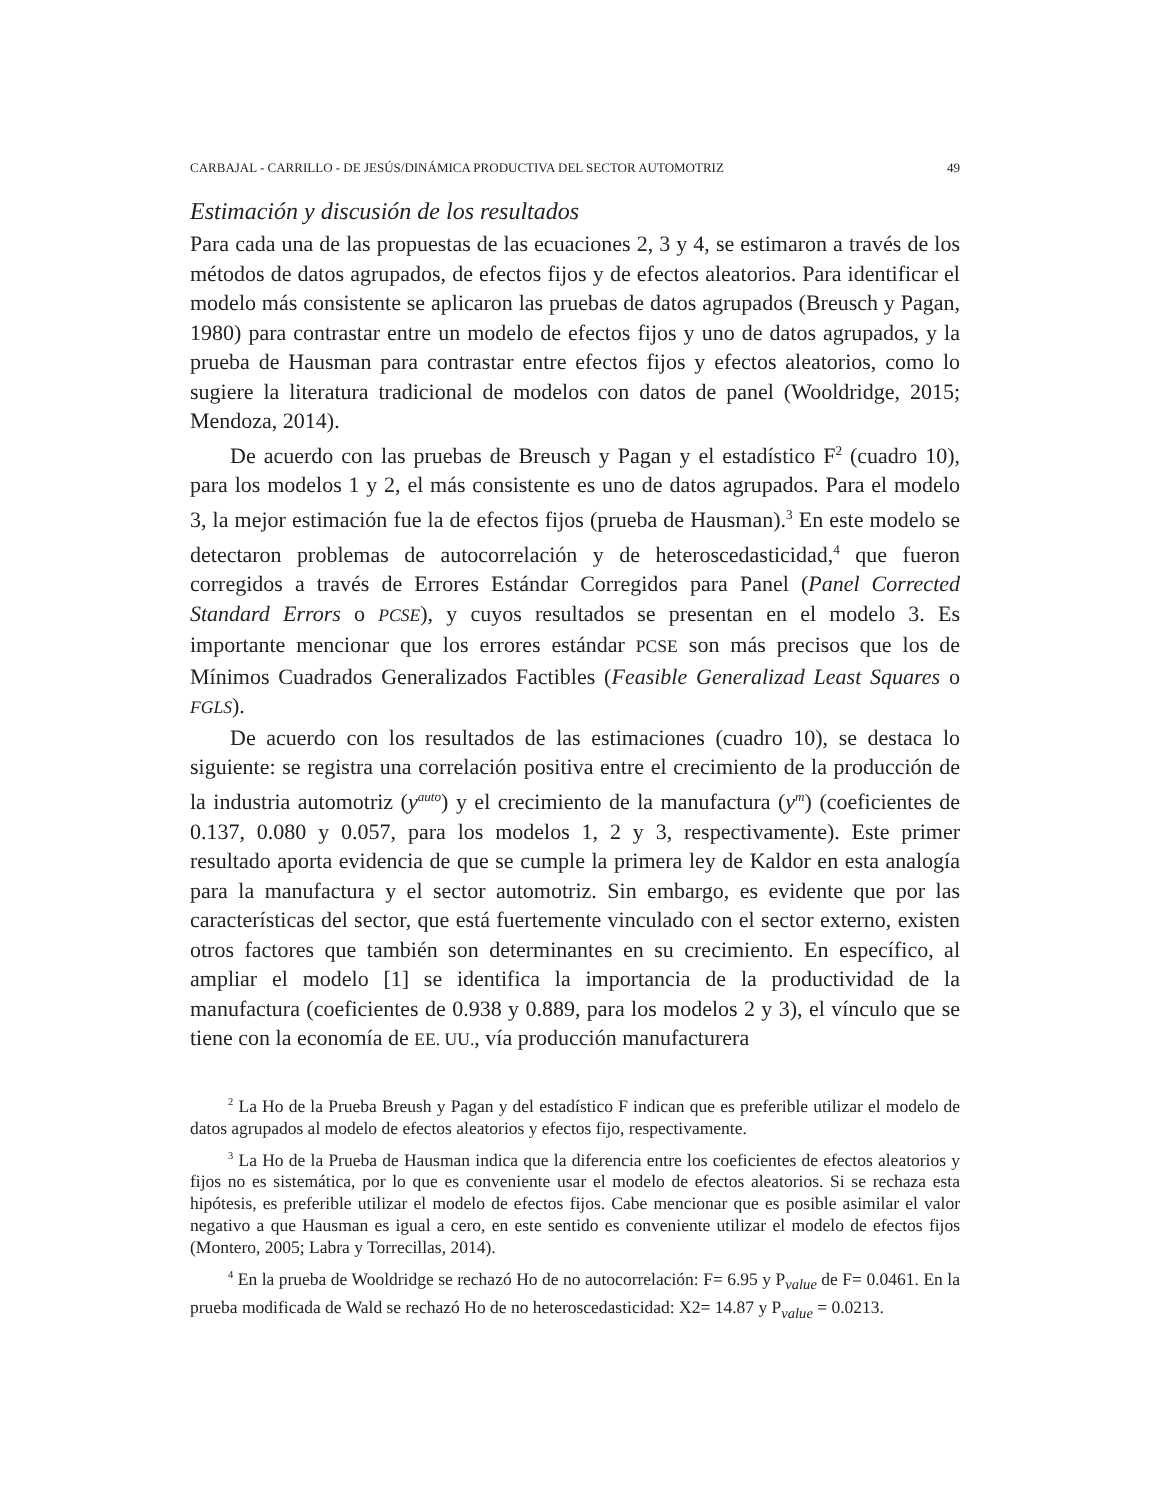CARBAJAL - CARRILLO - DE JESÚS/DINÁMICA PRODUCTIVA DEL SECTOR AUTOMOTRIZ 49
Estimación y discusión de los resultados
Para cada una de las propuestas de las ecuaciones 2, 3 y 4, se estimaron a través de los métodos de datos agrupados, de efectos fijos y de efectos aleatorios. Para identificar el modelo más consistente se aplicaron las pruebas de datos agrupados (Breusch y Pagan, 1980) para contrastar entre un modelo de efectos fijos y uno de datos agrupados, y la prueba de Hausman para contrastar entre efectos fijos y efectos aleatorios, como lo sugiere la literatura tradicional de modelos con datos de panel (Wooldridge, 2015; Mendoza, 2014).
De acuerdo con las pruebas de Breusch y Pagan y el estadístico F<sup>2</sup> (cuadro 10), para los modelos 1 y 2, el más consistente es uno de datos agrupados. Para el modelo 3, la mejor estimación fue la de efectos fijos (prueba de Hausman).<sup>3</sup> En este modelo se detectaron problemas de autocorrelación y de heteroscedasticidad,<sup>4</sup> que fueron corregidos a través de Errores Estándar Corregidos para Panel (Panel Corrected Standard Errors o PCSE), y cuyos resultados se presentan en el modelo 3. Es importante mencionar que los errores estándar PCSE son más precisos que los de Mínimos Cuadrados Generalizados Factibles (Feasible Generalizad Least Squares o FGLS).
De acuerdo con los resultados de las estimaciones (cuadro 10), se destaca lo siguiente: se registra una correlación positiva entre el crecimiento de la producción de la industria automotriz (y<sup>auto</sup>) y el crecimiento de la manufactura (y<sup>m</sup>) (coeficientes de 0.137, 0.080 y 0.057, para los modelos 1, 2 y 3, respectivamente). Este primer resultado aporta evidencia de que se cumple la primera ley de Kaldor en esta analogía para la manufactura y el sector automotriz. Sin embargo, es evidente que por las características del sector, que está fuertemente vinculado con el sector externo, existen otros factores que también son determinantes en su crecimiento. En específico, al ampliar el modelo [1] se identifica la importancia de la productividad de la manufactura (coeficientes de 0.938 y 0.889, para los modelos 2 y 3), el vínculo que se tiene con la economía de EE. UU., vía producción manufacturera
<sup>2</sup> La Ho de la Prueba Breush y Pagan y del estadístico F indican que es preferible utilizar el modelo de datos agrupados al modelo de efectos aleatorios y efectos fijo, respectivamente.
<sup>3</sup> La Ho de la Prueba de Hausman indica que la diferencia entre los coeficientes de efectos aleatorios y fijos no es sistemática, por lo que es conveniente usar el modelo de efectos aleatorios. Si se rechaza esta hipótesis, es preferible utilizar el modelo de efectos fijos. Cabe mencionar que es posible asimilar el valor negativo a que Hausman es igual a cero, en este sentido es conveniente utilizar el modelo de efectos fijos (Montero, 2005; Labra y Torrecillas, 2014).
<sup>4</sup> En la prueba de Wooldridge se rechazó Ho de no autocorrelación: F= 6.95 y P<sub>value</sub> de F= 0.0461. En la prueba modificada de Wald se rechazó Ho de no heteroscedasticidad: X2= 14.87 y P<sub>value</sub> = 0.0213.